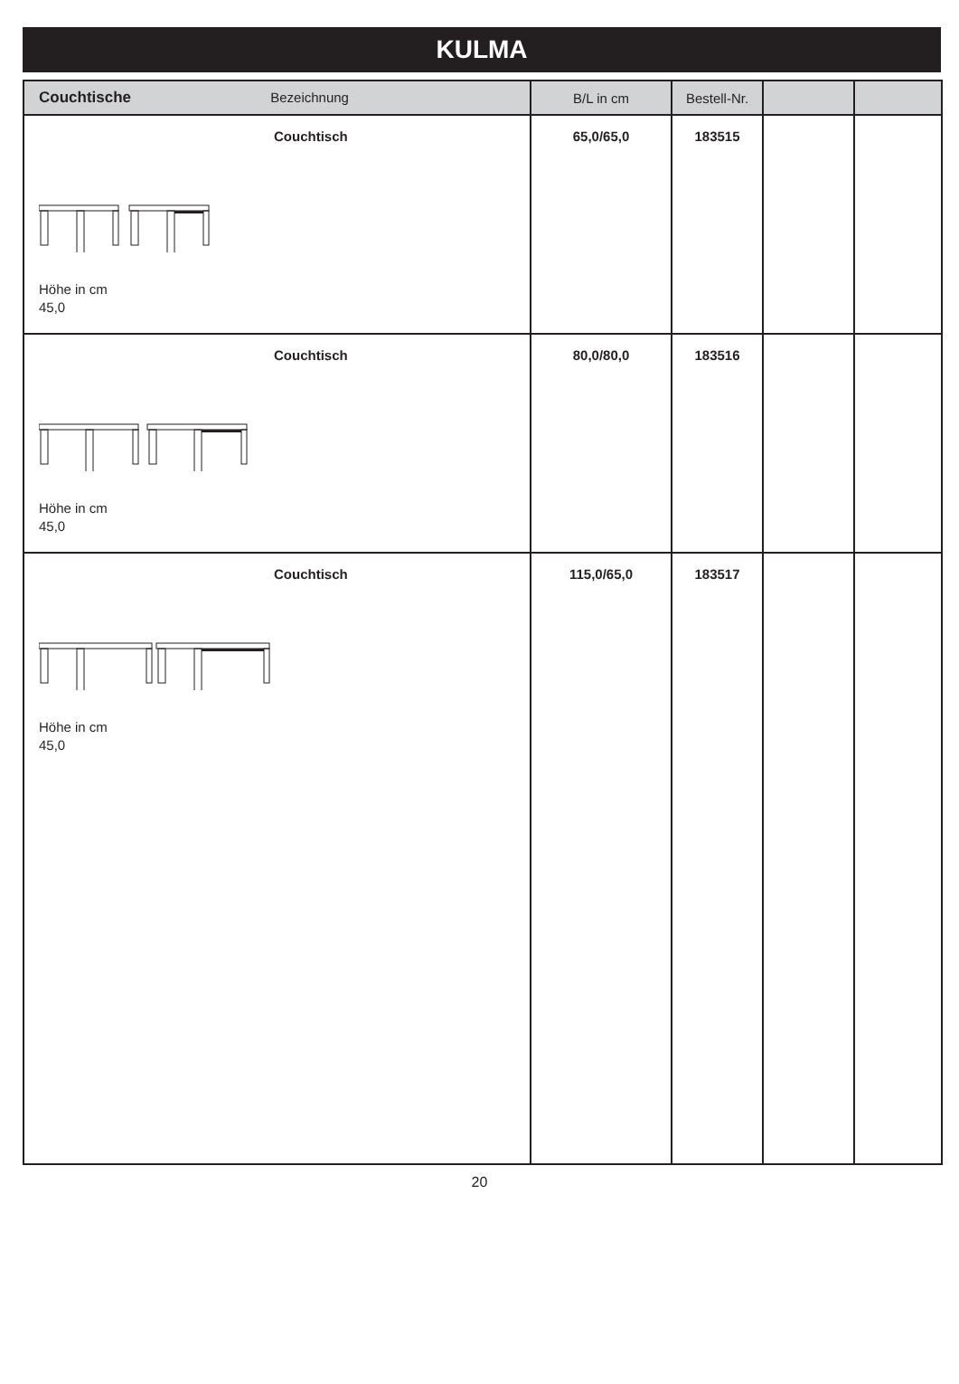KULMA
| Couchtische Bezeichnung | B/L in cm | Bestell-Nr. | | |
| --- | --- | --- | --- | --- |
| Couchtisch Höhe in cm 45,0 | 65,0/65,0 | 183515 | | |
| Couchtisch Höhe in cm 45,0 | 80,0/80,0 | 183516 | | |
| Couchtisch Höhe in cm 45,0 | 115,0/65,0 | 183517 | | |
20